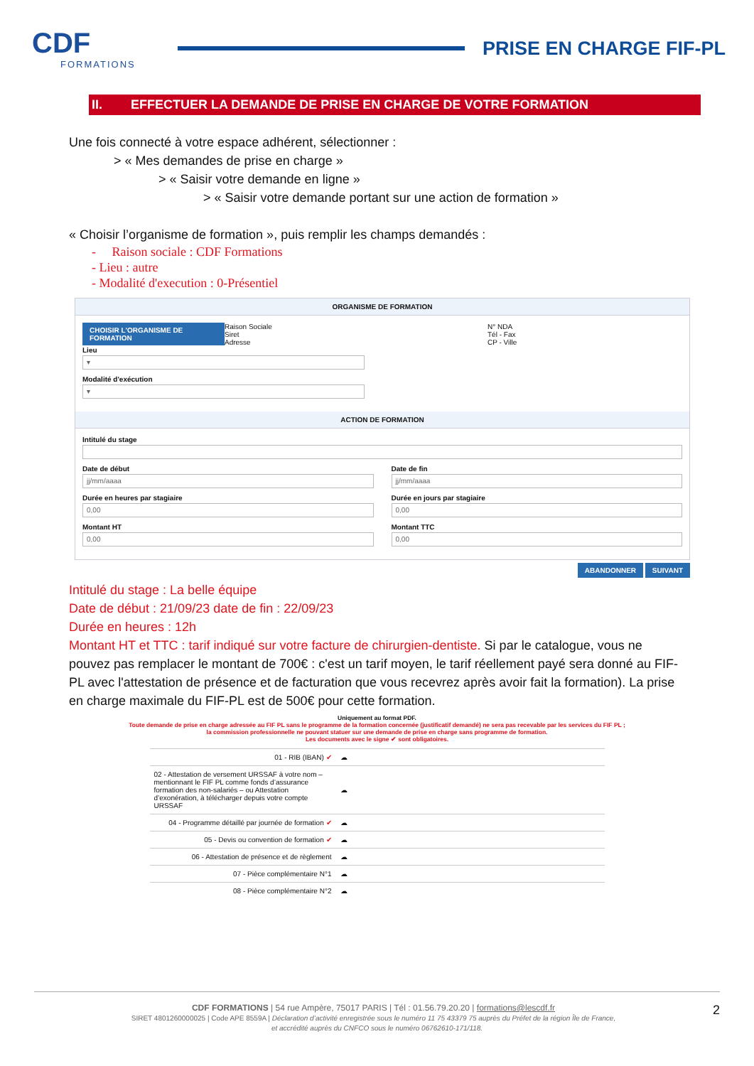CDF
FORMATIONS
PRISE EN CHARGE FIF-PL
II. EFFECTUER LA DEMANDE DE PRISE EN CHARGE DE VOTRE FORMATION
Une fois connecté à votre espace adhérent, sélectionner :
> « Mes demandes de prise en charge »
> « Saisir votre demande en ligne »
> « Saisir votre demande portant sur une action de formation »
« Choisir l’organisme de formation », puis remplir les champs demandés :
- Raison sociale : CDF Formations
- Lieu : autre
- Modalité d'execution : 0-Présentiel
ORGANISME DE FORMATION
CHOISIR L'ORGANISME DE FORMATION
Raison Sociale
Siret
Adresse
N° NDA
Tél - Fax
CP - Ville
Lieu
▾
Modalité d'exécution
▾
ACTION DE FORMATION
Intitulé du stage
Date de début
jj/mm/aaaa
Durée en heures par stagiaire
0,00
Montant HT
0,00
Date de fin
jj/mm/aaaa
Durée en jours par stagiaire
0,00
Montant TTC
0,00
ABANDONNER SUIVANT
Intitulé du stage : La belle équipe
Date de début : 21/09/23 date de fin : 22/09/23
Durée en heures : 12h
Montant HT et TTC : tarif indiqué sur votre facture de chirurgien-dentiste. Si par le catalogue, vous ne pouvez pas remplacer le montant de 700€ : c'est un tarif moyen, le tarif réellement payé sera donné au FIF-PL avec l'attestation de présence et de facturation que vous recevrez après avoir fait la formation). La prise en charge maximale du FIF-PL est de 500€ pour cette formation.
Uniquement au format PDF.
Toute demande de prise en charge adressée au FIF PL sans le programme de la formation concernée (justificatif demandé) ne sera pas recevable par les services du FIF PL ;
la commission professionnelle ne pouvant statuer sur une demande de prise en charge sans programme de formation.
Les documents avec le signe ✔ sont obligatoires.
| 01 - RIB (IBAN) ✔ | ☁ |
| 02 - Attestation de versement URSSAF à votre nom – mentionnant le FIF PL comme fonds d’assurance formation des non-salariés – ou Attestation d’exonération, à télécharger depuis votre compte URSSAF | ☁ |
| 04 - Programme détaillé par journée de formation ✔ | ☁ |
| 05 - Devis ou convention de formation ✔ | ☁ |
| 06 - Attestation de présence et de règlement | ☁ |
| 07 - Pièce complémentaire N°1 | ☁ |
| 08 - Pièce complémentaire N°2 | ☁ |
CDF FORMATIONS | 54 rue Ampère, 75017 PARIS | Tél : 01.56.79.20.20 | formations@lescdf.fr 2
SIRET 4801260000025 | Code APE 8559A | Déclaration d’activité enregistrée sous le numéro 11 75 43379 75 auprès du Préfet de la région Île de France,
et accrédité auprès du CNFCO sous le numéro 06762610-171/118.